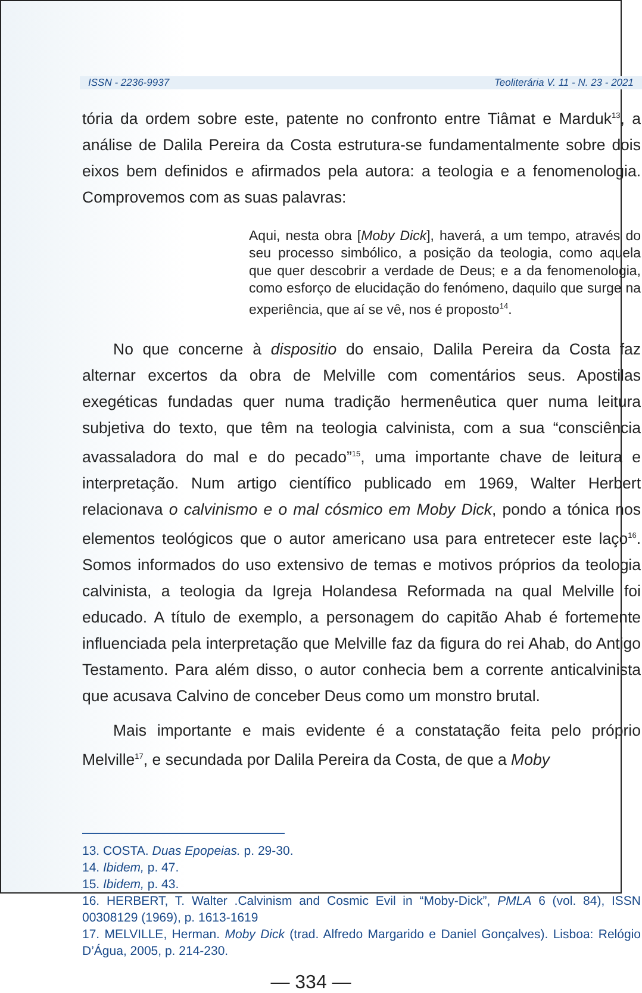ISSN - 2236-9937 Teoliterária V. 11 - N. 23 - 2021
tória da ordem sobre este, patente no confronto entre Tiâmat e Marduk<sup>13</sup>, a análise de Dalila Pereira da Costa estrutura-se fundamentalmente sobre dois eixos bem definidos e afirmados pela autora: a teologia e a fenomenologia. Comprovemos com as suas palavras:
Aqui, nesta obra [Moby Dick], haverá, a um tempo, através do seu processo simbólico, a posição da teologia, como aquela que quer descobrir a verdade de Deus; e a da fenomenologia, como esforço de elucidação do fenómeno, daquilo que surge na experiência, que aí se vê, nos é proposto<sup>14</sup>.
No que concerne à dispositio do ensaio, Dalila Pereira da Costa faz alternar excertos da obra de Melville com comentários seus. Apostilas exegéticas fundadas quer numa tradição hermenêutica quer numa leitura subjetiva do texto, que têm na teologia calvinista, com a sua “consciência avassaladora do mal e do pecado”<sup>15</sup>, uma importante chave de leitura e interpretação. Num artigo científico publicado em 1969, Walter Herbert relacionava o calvinismo e o mal cósmico em Moby Dick, pondo a tónica nos elementos teológicos que o autor americano usa para entretecer este laço<sup>16</sup>. Somos informados do uso extensivo de temas e motivos próprios da teologia calvinista, a teologia da Igreja Holandesa Reformada na qual Melville foi educado. A título de exemplo, a personagem do capitão Ahab é fortemente influenciada pela interpretação que Melville faz da figura do rei Ahab, do Antigo Testamento. Para além disso, o autor conhecia bem a corrente anticalvinista que acusava Calvino de conceber Deus como um monstro brutal.
Mais importante e mais evidente é a constatação feita pelo próprio Melville<sup>17</sup>, e secundada por Dalila Pereira da Costa, de que a Moby
13. COSTA. Duas Epopeias. p. 29-30.
14. Ibidem, p. 47.
15. Ibidem, p. 43.
16. HERBERT, T. Walter .Calvinism and Cosmic Evil in “Moby-Dick”, PMLA 6 (vol. 84), ISSN 00308129 (1969), p. 1613-1619
17. MELVILLE, Herman. Moby Dick (trad. Alfredo Margarido e Daniel Gonçalves). Lisboa: Relógio D’Água, 2005, p. 214-230.
— 334 —